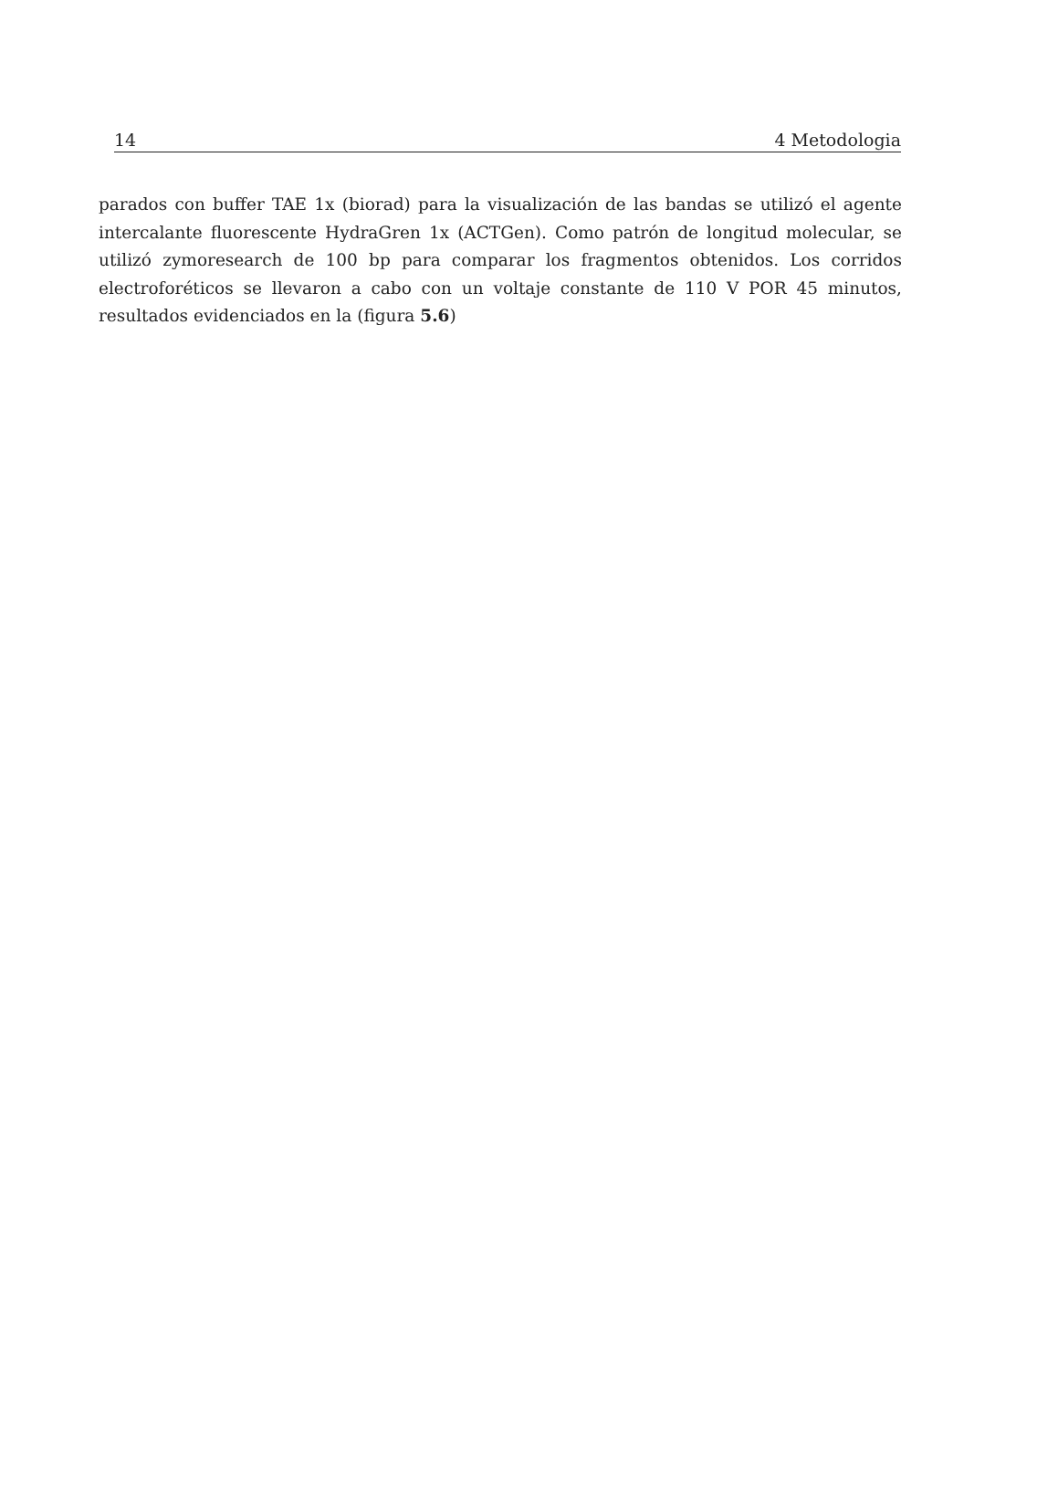14 4 Metodologia
parados con buffer TAE 1x (biorad) para la visualización de las bandas se utilizó el agente intercalante fluorescente HydraGren 1x (ACTGen). Como patrón de longitud molecular, se utilizó zymoresearch de 100 bp para comparar los fragmentos obtenidos. Los corridos electroforéticos se llevaron a cabo con un voltaje constante de 110 V POR 45 minutos, resultados evidenciados en la (figura 5.6)